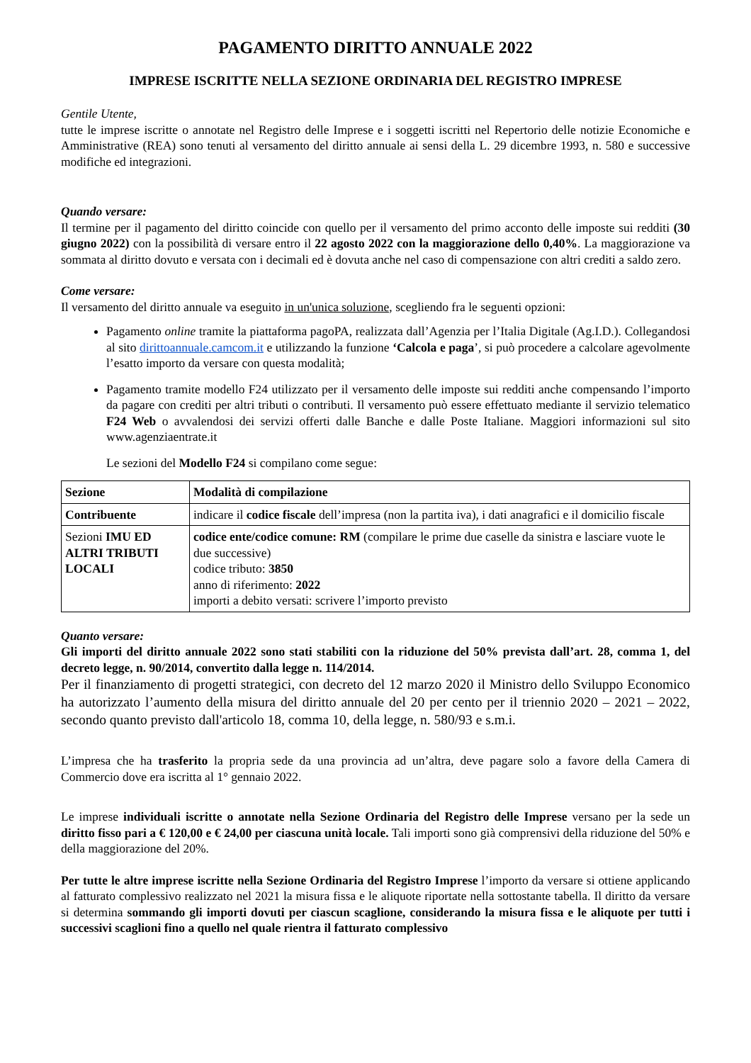PAGAMENTO DIRITTO ANNUALE 2022
IMPRESE ISCRITTE NELLA SEZIONE ORDINARIA DEL REGISTRO IMPRESE
Gentile Utente,
tutte le imprese iscritte o annotate nel Registro delle Imprese e i soggetti iscritti nel Repertorio delle notizie Economiche e Amministrative (REA) sono tenuti al versamento del diritto annuale ai sensi della L. 29 dicembre 1993, n. 580 e successive modifiche ed integrazioni.
Quando versare:
Il termine per il pagamento del diritto coincide con quello per il versamento del primo acconto delle imposte sui redditi (30 giugno 2022) con la possibilità di versare entro il 22 agosto 2022 con la maggiorazione dello 0,40%. La maggiorazione va sommata al diritto dovuto e versata con i decimali ed è dovuta anche nel caso di compensazione con altri crediti a saldo zero.
Come versare:
Il versamento del diritto annuale va eseguito in un'unica soluzione, scegliendo fra le seguenti opzioni:
Pagamento online tramite la piattaforma pagoPA, realizzata dall’Agenzia per l’Italia Digitale (Ag.I.D.). Collegandosi al sito dirittoannuale.camcom.it e utilizzando la funzione ‘Calcola e paga’, si può procedere a calcolare agevolmente l’esatto importo da versare con questa modalità;
Pagamento tramite modello F24 utilizzato per il versamento delle imposte sui redditi anche compensando l’importo da pagare con crediti per altri tributi o contributi. Il versamento può essere effettuato mediante il servizio telematico F24 Web o avvalendosi dei servizi offerti dalle Banche e dalle Poste Italiane. Maggiori informazioni sul sito www.agenziaentrate.it
Le sezioni del Modello F24 si compilano come segue:
| Sezione | Modalità di compilazione |
| Contribuente | indicare il codice fiscale dell’impresa (non la partita iva), i dati anagrafici e il domicilio fiscale |
| Sezioni IMU ED ALTRI TRIBUTI LOCALI | codice ente/codice comune: RM (compilare le prime due caselle da sinistra e lasciare vuote le due successive) codice tributo: 3850 anno di riferimento: 2022 importi a debito versati: scrivere l’importo previsto |
Quanto versare:
Gli importi del diritto annuale 2022 sono stati stabiliti con la riduzione del 50% prevista dall’art. 28, comma 1, del decreto legge, n. 90/2014, convertito dalla legge n. 114/2014.
Per il finanziamento di progetti strategici, con decreto del 12 marzo 2020 il Ministro dello Sviluppo Economico ha autorizzato l’aumento della misura del diritto annuale del 20 per cento per il triennio 2020 – 2021 – 2022, secondo quanto previsto dall'articolo 18, comma 10, della legge, n. 580/93 e s.m.i.
L’impresa che ha trasferito la propria sede da una provincia ad un’altra, deve pagare solo a favore della Camera di Commercio dove era iscritta al 1° gennaio 2022.
Le imprese individuali iscritte o annotate nella Sezione Ordinaria del Registro delle Imprese versano per la sede un diritto fisso pari a € 120,00 e € 24,00 per ciascuna unità locale. Tali importi sono già comprensivi della riduzione del 50% e della maggiorazione del 20%.
Per tutte le altre imprese iscritte nella Sezione Ordinaria del Registro Imprese l’importo da versare si ottiene applicando al fatturato complessivo realizzato nel 2021 la misura fissa e le aliquote riportate nella sottostante tabella. Il diritto da versare si determina sommando gli importi dovuti per ciascun scaglione, considerando la misura fissa e le aliquote per tutti i successivi scaglioni fino a quello nel quale rientra il fatturato complessivo